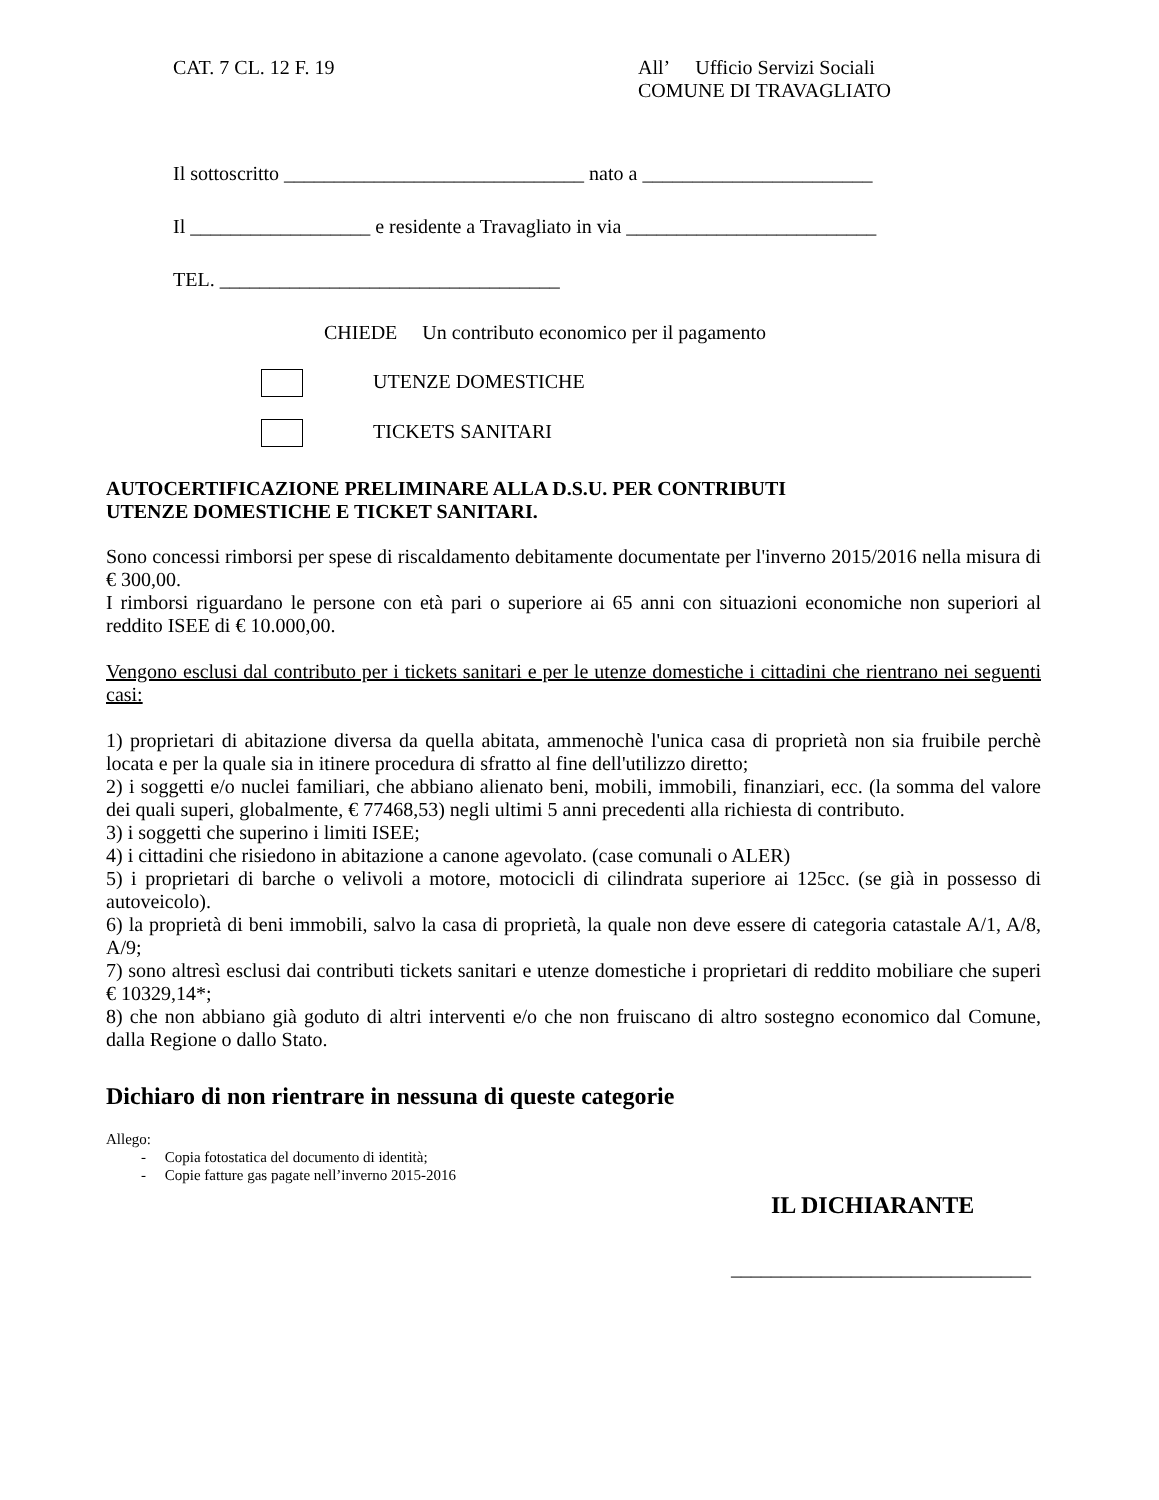CAT. 7 CL. 12 F. 19 All’ Ufficio Servizi Sociali
COMUNE DI TRAVAGLIATO
Il sottoscritto ______________________________ nato a _______________________
Il __________________ e residente a Travagliato in via _________________________
TEL. __________________________________
CHIEDE Un contributo economico per il pagamento
UTENZE DOMESTICHE
TICKETS SANITARI
AUTOCERTIFICAZIONE PRELIMINARE ALLA D.S.U. PER CONTRIBUTI
UTENZE DOMESTICHE E TICKET SANITARI.
Sono concessi rimborsi per spese di riscaldamento debitamente documentate per l'inverno 2015/2016 nella misura di € 300,00.
I rimborsi riguardano le persone con età pari o superiore ai 65 anni con situazioni economiche non superiori al reddito ISEE di € 10.000,00.
Vengono esclusi dal contributo per i tickets sanitari e per le utenze domestiche i cittadini che rientrano nei seguenti casi:
1) proprietari di abitazione diversa da quella abitata, ammenochè l'unica casa di proprietà non sia fruibile perchè locata e per la quale sia in itinere procedura di sfratto al fine dell'utilizzo diretto;
2) i soggetti e/o nuclei familiari, che abbiano alienato beni, mobili, immobili, finanziari, ecc. (la somma del valore dei quali superi, globalmente, € 77468,53) negli ultimi 5 anni precedenti alla richiesta di contributo.
3) i soggetti che superino i limiti ISEE;
4) i cittadini che risiedono in abitazione a canone agevolato. (case comunali o ALER)
5) i proprietari di barche o velivoli a motore, motocicli di cilindrata superiore ai 125cc. (se già in possesso di autoveicolo).
6) la proprietà di beni immobili, salvo la casa di proprietà, la quale non deve essere di categoria catastale A/1, A/8, A/9;
7) sono altresì esclusi dai contributi tickets sanitari e utenze domestiche i proprietari di reddito mobiliare che superi € 10329,14*;
8) che non abbiano già goduto di altri interventi e/o che non fruiscano di altro sostegno economico dal Comune, dalla Regione o dallo Stato.
Dichiaro di non rientrare in nessuna di queste categorie
Allego:
- Copia fotostatica del documento di identità;
- Copie fatture gas pagate nell’inverno 2015-2016
IL DICHIARANTE
______________________________